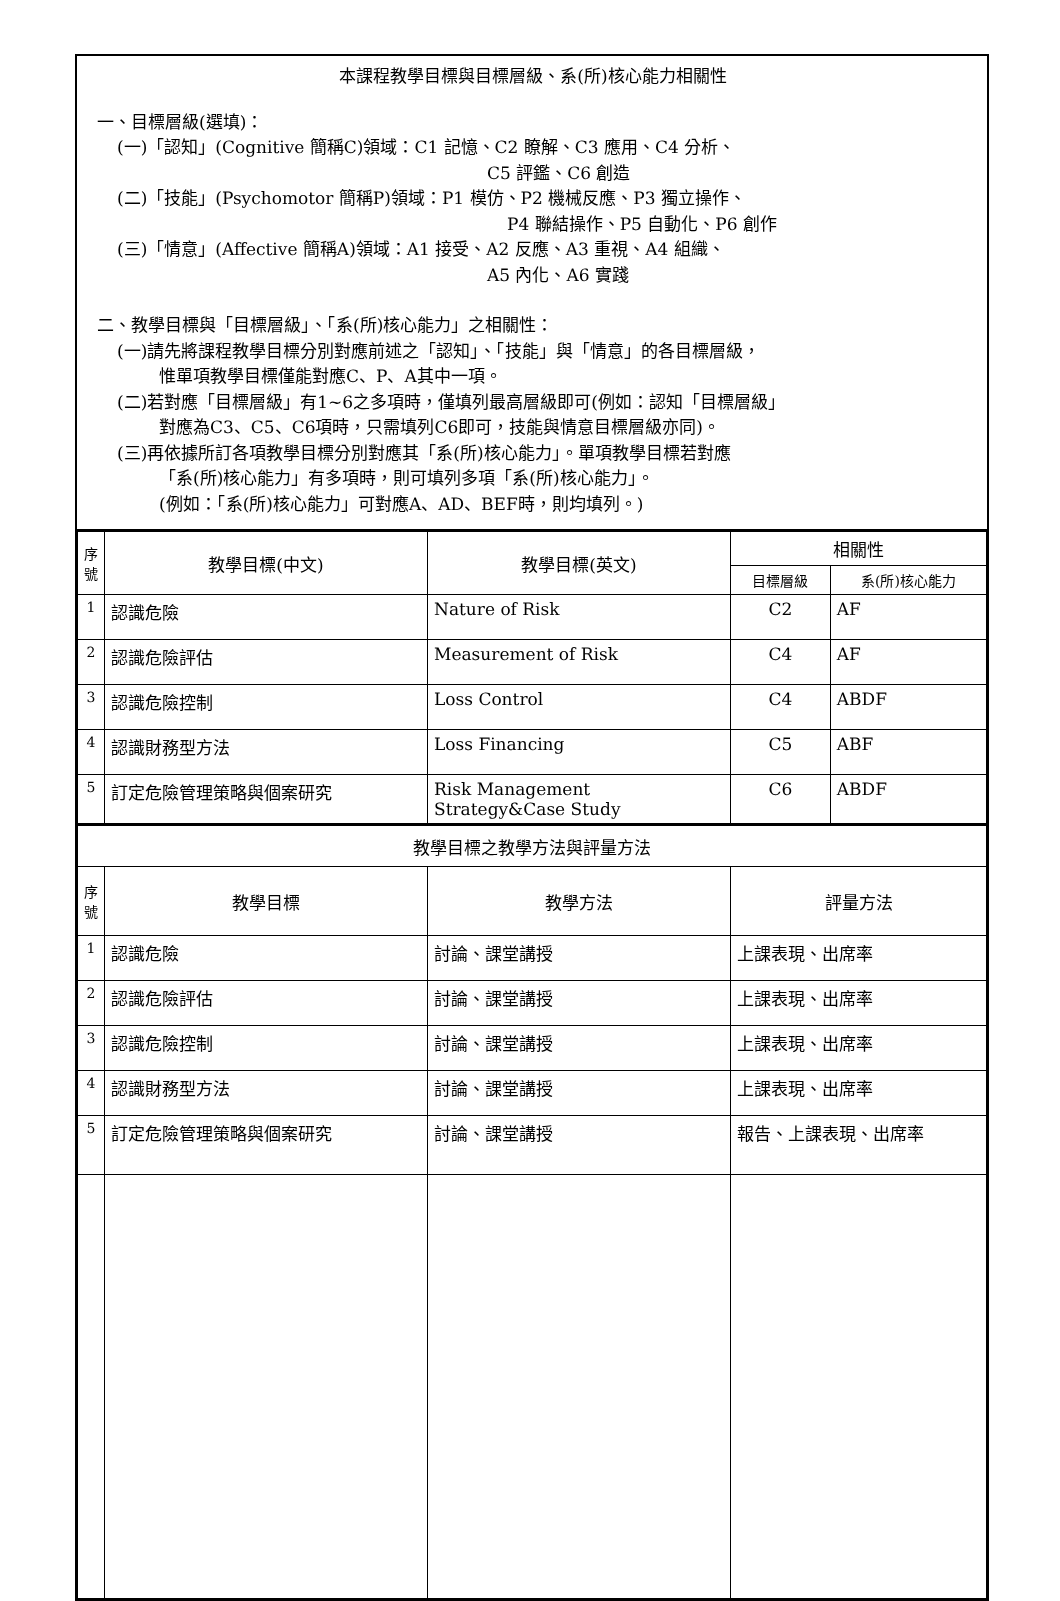本課程教學目標與目標層級、系(所)核心能力相關性
一、目標層級(選填)：
(一)「認知」(Cognitive 簡稱C)領域：C1 記憶、C2 瞭解、C3 應用、C4 分析、
C5 評鑑、C6 創造
(二)「技能」(Psychomotor 簡稱P)領域：P1 模仿、P2 機械反應、P3 獨立操作、
P4 聯結操作、P5 自動化、P6 創作
(三)「情意」(Affective 簡稱A)領域：A1 接受、A2 反應、A3 重視、A4 組織、
A5 內化、A6 實踐
二、教學目標與「目標層級」、「系(所)核心能力」之相關性：
(一)請先將課程教學目標分別對應前述之「認知」、「技能」與「情意」的各目標層級，
惟單項教學目標僅能對應C、P、A其中一項。
(二)若對應「目標層級」有1~6之多項時，僅填列最高層級即可(例如：認知「目標層級」
對應為C3、C5、C6項時，只需填列C6即可，技能與情意目標層級亦同)。
(三)再依據所訂各項教學目標分別對應其「系(所)核心能力」。單項教學目標若對應
「系(所)核心能力」有多項時，則可填列多項「系(所)核心能力」。
(例如：「系(所)核心能力」可對應A、AD、BEF時，則均填列。)
| 序號 | 教學目標(中文) | 教學目標(英文) | 相關性 | |
| --- | --- | --- | --- | --- |
| | | | 目標層級 | 系(所)核心能力 |
| 1 | 認識危險 | Nature of Risk | C2 | AF |
| 2 | 認識危險評估 | Measurement of Risk | C4 | AF |
| 3 | 認識危險控制 | Loss Control | C4 | ABDF |
| 4 | 認識財務型方法 | Loss Financing | C5 | ABF |
| 5 | 訂定危險管理策略與個案研究 | Risk Management Strategy&Case Study | C6 | ABDF |
| 教學目標之教學方法與評量方法 | | | |
| --- | --- | --- | --- |
| 序號 | 教學目標 | 教學方法 | 評量方法 |
| 1 | 認識危險 | 討論、課堂講授 | 上課表現、出席率 |
| 2 | 認識危險評估 | 討論、課堂講授 | 上課表現、出席率 |
| 3 | 認識危險控制 | 討論、課堂講授 | 上課表現、出席率 |
| 4 | 認識財務型方法 | 討論、課堂講授 | 上課表現、出席率 |
| 5 | 訂定危險管理策略與個案研究 | 討論、課堂講授 | 報告、上課表現、出席率 |